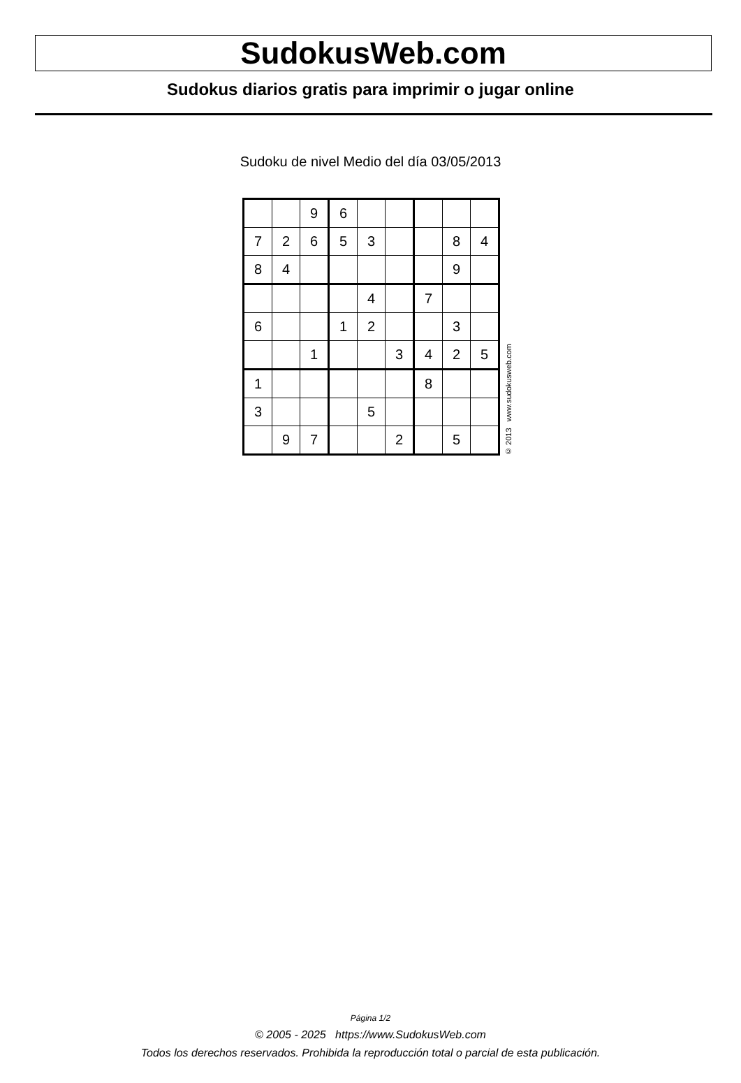SudokusWeb.com
Sudokus diarios gratis para imprimir o jugar online
Sudoku de nivel Medio del día 03/05/2013
| | | 9 | 6 | | | | | |
| 7 | 2 | 6 | 5 | 3 | | | 8 | 4 |
| 8 | 4 | | | | | | 9 | |
| | | | | 4 | | 7 | | |
| 6 | | | 1 | 2 | | | 3 | |
| | | 1 | | | 3 | 4 | 2 | 5 |
| 1 | | | | | | 8 | | |
| 3 | | | | 5 | | | | |
| | 9 | 7 | | | 2 | | 5 | |
© 2013 www.sudokusweb.com
Página 1/2
© 2005 - 2025 https://www.SudokusWeb.com
Todos los derechos reservados. Prohibida la reproducción total o parcial de esta publicación.